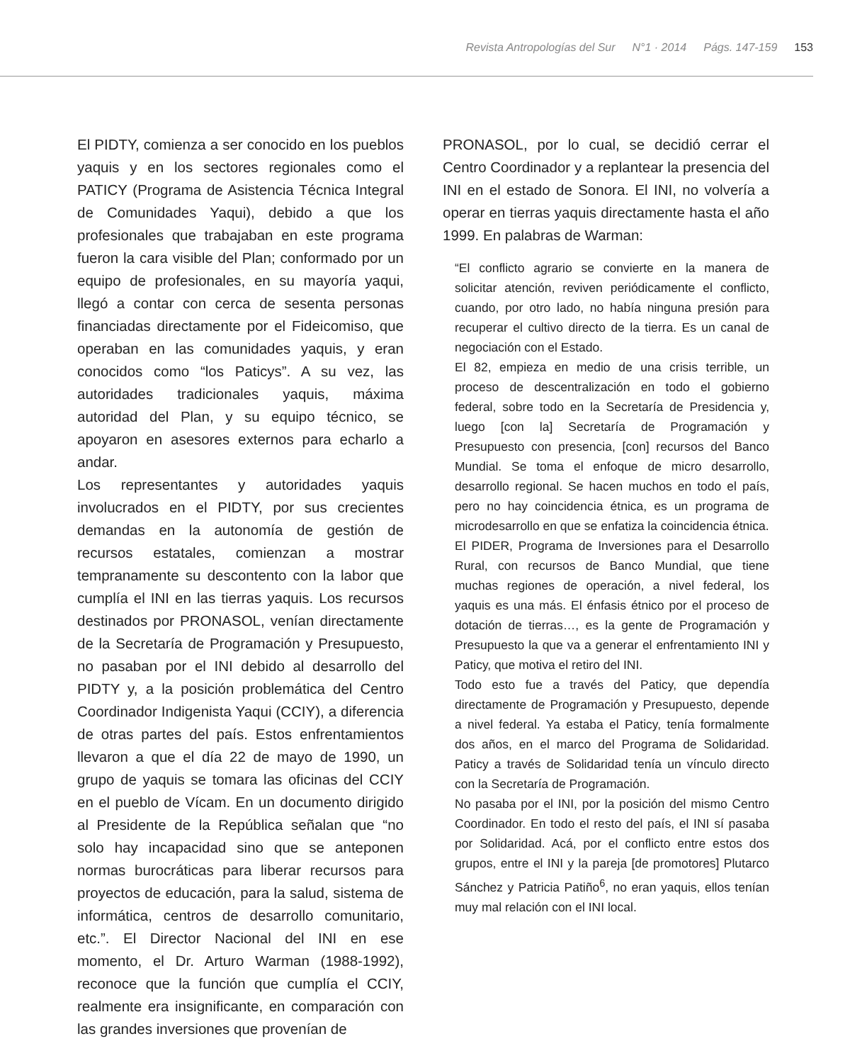Revista Antropologías del Sur N°1 · 2014 Págs. 147-159 153
El PIDTY, comienza a ser conocido en los pueblos yaquis y en los sectores regionales como el PATICY (Programa de Asistencia Técnica Integral de Comunidades Yaqui), debido a que los profesionales que trabajaban en este programa fueron la cara visible del Plan; conformado por un equipo de profesionales, en su mayoría yaqui, llegó a contar con cerca de sesenta personas financiadas directamente por el Fideicomiso, que operaban en las comunidades yaquis, y eran conocidos como “los Paticys”. A su vez, las autoridades tradicionales yaquis, máxima autoridad del Plan, y su equipo técnico, se apoyaron en asesores externos para echarlo a andar.
Los representantes y autoridades yaquis involucrados en el PIDTY, por sus crecientes demandas en la autonomía de gestión de recursos estatales, comienzan a mostrar tempranamente su descontento con la labor que cumplía el INI en las tierras yaquis. Los recursos destinados por PRONASOL, venían directamente de la Secretaría de Programación y Presupuesto, no pasaban por el INI debido al desarrollo del PIDTY y, a la posición problemática del Centro Coordinador Indigenista Yaqui (CCIY), a diferencia de otras partes del país. Estos enfrentamientos llevaron a que el día 22 de mayo de 1990, un grupo de yaquis se tomara las oficinas del CCIY en el pueblo de Vícam. En un documento dirigido al Presidente de la República señalan que “no solo hay incapacidad sino que se anteponen normas burocráticas para liberar recursos para proyectos de educación, para la salud, sistema de informática, centros de desarrollo comunitario, etc.”. El Director Nacional del INI en ese momento, el Dr. Arturo Warman (1988-1992), reconoce que la función que cumplía el CCIY, realmente era insignificante, en comparación con las grandes inversiones que provenían de
PRONASOL, por lo cual, se decidió cerrar el Centro Coordinador y a replantear la presencia del INI en el estado de Sonora. El INI, no volvería a operar en tierras yaquis directamente hasta el año 1999. En palabras de Warman:
“El conflicto agrario se convierte en la manera de solicitar atención, reviven periódicamente el conflicto, cuando, por otro lado, no había ninguna presión para recuperar el cultivo directo de la tierra. Es un canal de negociación con el Estado.
El 82, empieza en medio de una crisis terrible, un proceso de descentralización en todo el gobierno federal, sobre todo en la Secretaría de Presidencia y, luego [con la] Secretaría de Programación y Presupuesto con presencia, [con] recursos del Banco Mundial. Se toma el enfoque de micro desarrollo, desarrollo regional. Se hacen muchos en todo el país, pero no hay coincidencia étnica, es un programa de microdesarrollo en que se enfatiza la coincidencia étnica.
El PIDER, Programa de Inversiones para el Desarrollo Rural, con recursos de Banco Mundial, que tiene muchas regiones de operación, a nivel federal, los yaquis es una más. El énfasis étnico por el proceso de dotación de tierras…, es la gente de Programación y Presupuesto la que va a generar el enfrentamiento INI y Paticy, que motiva el retiro del INI.
Todo esto fue a través del Paticy, que dependía directamente de Programación y Presupuesto, depende a nivel federal. Ya estaba el Paticy, tenía formalmente dos años, en el marco del Programa de Solidaridad. Paticy a través de Solidaridad tenía un vínculo directo con la Secretaría de Programación.
No pasaba por el INI, por la posición del mismo Centro Coordinador. En todo el resto del país, el INI sí pasaba por Solidaridad. Acá, por el conflicto entre estos dos grupos, entre el INI y la pareja [de promotores] Plutarco Sánchez y Patricia Patiño<sup>6</sup>, no eran yaquis, ellos tenían muy mal relación con el INI local.